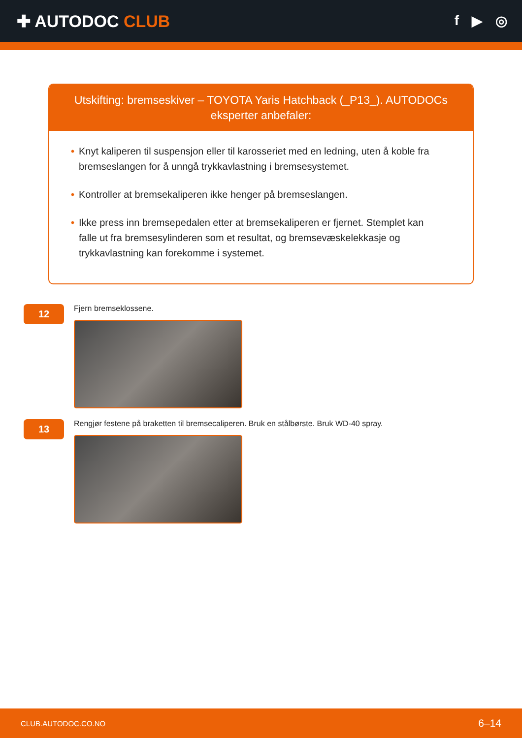✚ AUTODOC CLUB
f ▶ ◎
Utskifting: bremseskiver – TOYOTA Yaris Hatchback (_P13_). AUTODOCs eksperter anbefaler:
• Knyt kaliperen til suspensjon eller til karosseriet med en ledning, uten å koble fra bremseslangen for å unngå trykkavlastning i bremsesystemet.
• Kontroller at bremsekaliperen ikke henger på bremseslangen.
• Ikke press inn bremsepedalen etter at bremsekaliperen er fjernet. Stemplet kan falle ut fra bremsesylinderen som et resultat, og bremsevæskelekkasje og trykkavlastning kan forekomme i systemet.
12
Fjern bremseklossene.
13
Rengjør festene på braketten til bremsecaliperen. Bruk en stålbørste. Bruk WD-40 spray.
CLUB.AUTODOC.CO.NO 6–14